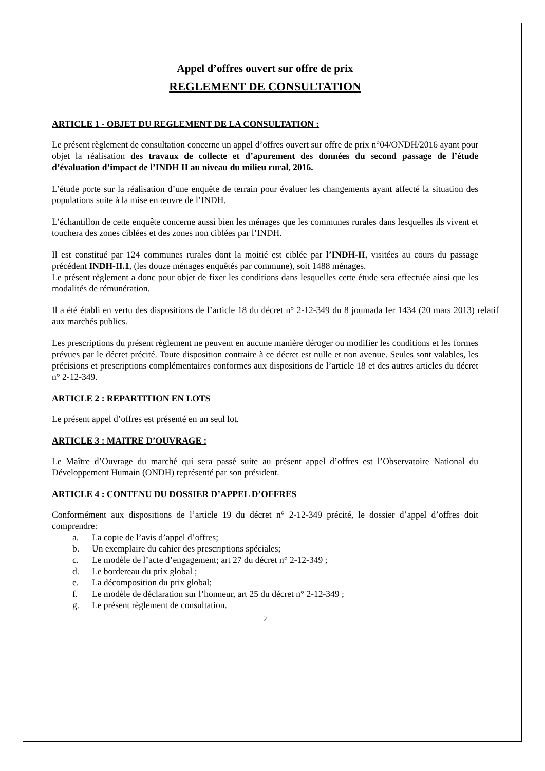Appel d’offres ouvert sur offre de prix
REGLEMENT DE CONSULTATION
ARTICLE 1 - OBJET DU REGLEMENT DE LA CONSULTATION :
Le présent règlement de consultation concerne un appel d’offres ouvert sur offre de prix n°04/ONDH/2016 ayant pour objet la réalisation des travaux de collecte et d’apurement des données du second passage de l’étude d’évaluation d’impact de l’INDH II au niveau du milieu rural, 2016.
L’étude porte sur la réalisation d’une enquête de terrain pour évaluer les changements ayant affecté la situation des populations suite à la mise en œuvre de l’INDH.
L’échantillon de cette enquête concerne aussi bien les ménages que les communes rurales dans lesquelles ils vivent et touchera des zones ciblées et des zones non ciblées par l’INDH.
Il est constitué par 124 communes rurales dont la moitié est ciblée par l’INDH-II, visitées au cours du passage précédent INDH-II.1, (les douze ménages enquêtés par commune), soit 1488 ménages.
Le présent règlement a donc pour objet de fixer les conditions dans lesquelles cette étude sera effectuée ainsi que les modalités de rémunération.
Il a été établi en vertu des dispositions de l’article 18 du décret n° 2-12-349 du 8 joumada Ier 1434 (20 mars 2013) relatif aux marchés publics.
Les prescriptions du présent règlement ne peuvent en aucune manière déroger ou modifier les conditions et les formes prévues par le décret précité. Toute disposition contraire à ce décret est nulle et non avenue. Seules sont valables, les précisions et prescriptions complémentaires conformes aux dispositions de l’article 18 et des autres articles du décret n° 2-12-349.
ARTICLE 2 : REPARTITION EN LOTS
Le présent appel d’offres est présenté en un seul lot.
ARTICLE 3 : MAITRE D’OUVRAGE :
Le Maître d’Ouvrage du marché qui sera passé suite au présent appel d’offres est l’Observatoire National du Développement Humain (ONDH) représenté par son président.
ARTICLE 4 : CONTENU DU DOSSIER D’APPEL D’OFFRES
Conformément aux dispositions de l’article 19 du décret n° 2-12-349 précité, le dossier d’appel d’offres doit comprendre:
a. La copie de l’avis d’appel d’offres;
b. Un exemplaire du cahier des prescriptions spéciales;
c. Le modèle de l’acte d’engagement; art 27 du décret n° 2-12-349 ;
d. Le bordereau du prix global ;
e. La décomposition du prix global;
f. Le modèle de déclaration sur l’honneur, art 25 du décret n° 2-12-349 ;
g. Le présent règlement de consultation.
2